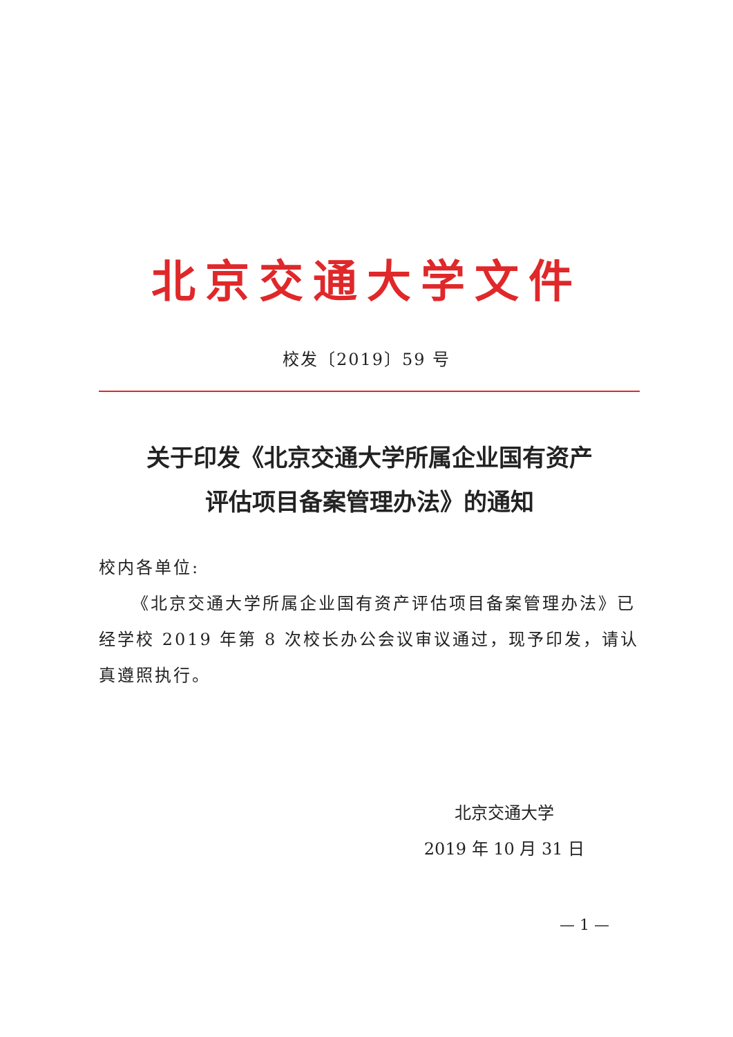北京交通大学文件
校发〔2019〕59 号
关于印发《北京交通大学所属企业国有资产
评估项目备案管理办法》的通知
校内各单位:
《北京交通大学所属企业国有资产评估项目备案管理办法》已经学校 2019 年第 8 次校长办公会议审议通过，现予印发，请认真遵照执行。
北京交通大学
2019 年 10 月 31 日
— 1 —